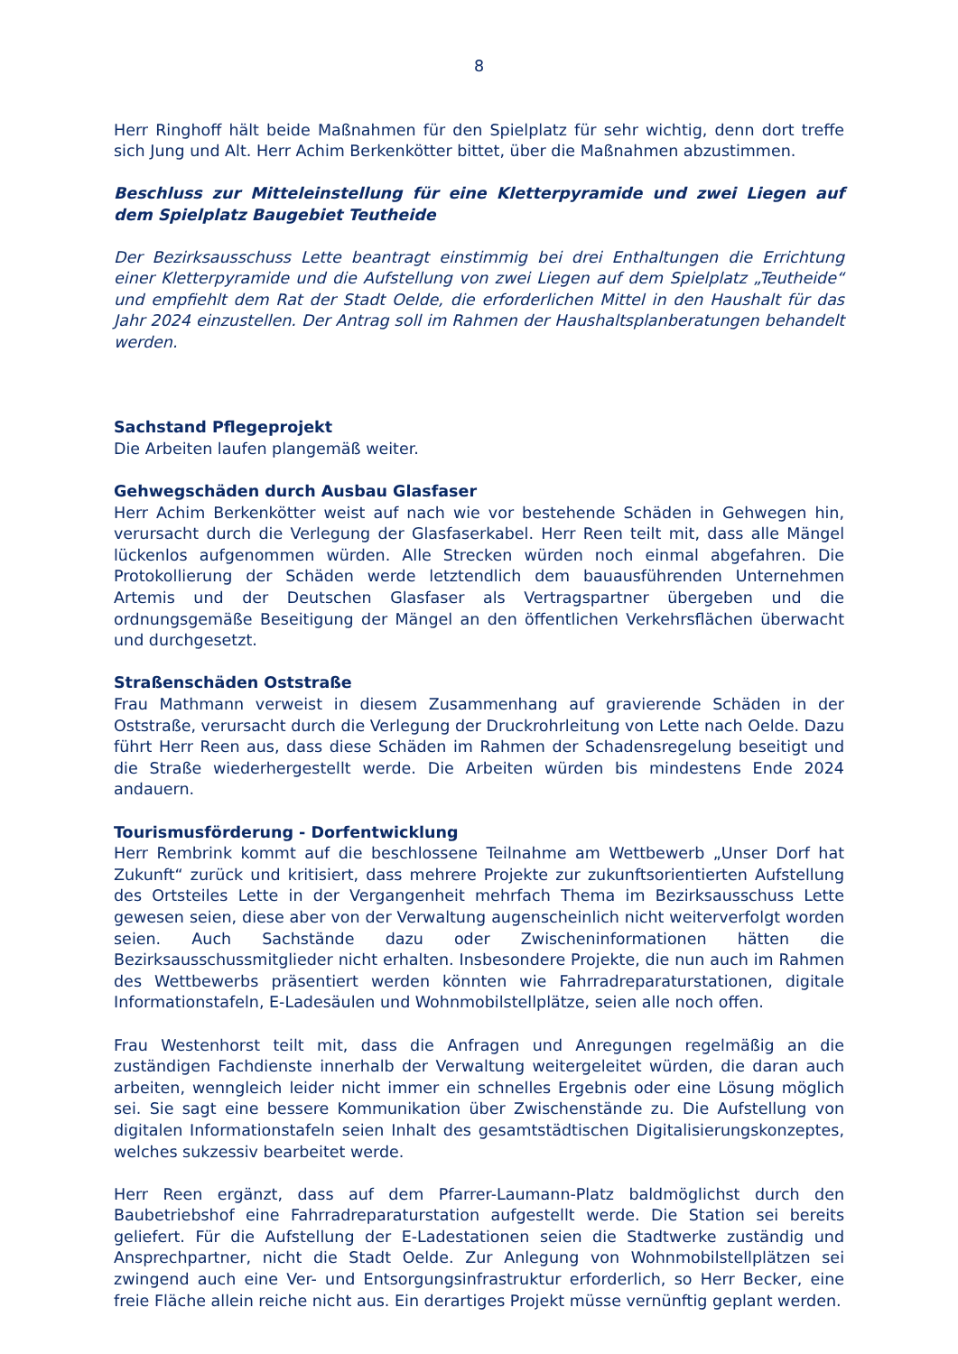8
Herr Ringhoff hält beide Maßnahmen für den Spielplatz für sehr wichtig, denn dort treffe sich Jung und Alt. Herr Achim Berkenkötter bittet, über die Maßnahmen abzustimmen.
Beschluss zur Mitteleinstellung für eine Kletterpyramide und zwei Liegen auf dem Spielplatz Baugebiet Teutheide
Der Bezirksausschuss Lette beantragt einstimmig bei drei Enthaltungen die Errichtung einer Kletterpyramide und die Aufstellung von zwei Liegen auf dem Spielplatz „Teutheide“ und empfiehlt dem Rat der Stadt Oelde, die erforderlichen Mittel in den Haushalt für das Jahr 2024 einzustellen. Der Antrag soll im Rahmen der Haushaltsplanberatungen behandelt werden.
Sachstand Pflegeprojekt
Die Arbeiten laufen plangemäß weiter.
Gehwegschäden durch Ausbau Glasfaser
Herr Achim Berkenkötter weist auf nach wie vor bestehende Schäden in Gehwegen hin, verursacht durch die Verlegung der Glasfaserkabel. Herr Reen teilt mit, dass alle Mängel lückenlos aufgenommen würden. Alle Strecken würden noch einmal abgefahren. Die Protokollierung der Schäden werde letztendlich dem bauausführenden Unternehmen Artemis und der Deutschen Glasfaser als Vertragspartner übergeben und die ordnungsgemäße Beseitigung der Mängel an den öffentlichen Verkehrsflächen überwacht und durchgesetzt.
Straßenschäden Oststraße
Frau Mathmann verweist in diesem Zusammenhang auf gravierende Schäden in der Oststraße, verursacht durch die Verlegung der Druckrohrleitung von Lette nach Oelde. Dazu führt Herr Reen aus, dass diese Schäden im Rahmen der Schadensregelung beseitigt und die Straße wiederhergestellt werde. Die Arbeiten würden bis mindestens Ende 2024 andauern.
Tourismusförderung - Dorfentwicklung
Herr Rembrink kommt auf die beschlossene Teilnahme am Wettbewerb „Unser Dorf hat Zukunft“ zurück und kritisiert, dass mehrere Projekte zur zukunftsorientierten Aufstellung des Ortsteiles Lette in der Vergangenheit mehrfach Thema im Bezirksausschuss Lette gewesen seien, diese aber von der Verwaltung augenscheinlich nicht weiterverfolgt worden seien. Auch Sachstände dazu oder Zwischeninformationen hätten die Bezirksausschussmitglieder nicht erhalten. Insbesondere Projekte, die nun auch im Rahmen des Wettbewerbs präsentiert werden könnten wie Fahrradreparaturstationen, digitale Informationstafeln, E-Ladesäulen und Wohnmobilstellplätze, seien alle noch offen.
Frau Westenhorst teilt mit, dass die Anfragen und Anregungen regelmäßig an die zuständigen Fachdienste innerhalb der Verwaltung weitergeleitet würden, die daran auch arbeiten, wenngleich leider nicht immer ein schnelles Ergebnis oder eine Lösung möglich sei. Sie sagt eine bessere Kommunikation über Zwischenstände zu. Die Aufstellung von digitalen Informationstafeln seien Inhalt des gesamtstädtischen Digitalisierungskonzeptes, welches sukzessiv bearbeitet werde.
Herr Reen ergänzt, dass auf dem Pfarrer-Laumann-Platz baldmöglichst durch den Baubetriebshof eine Fahrradreparaturstation aufgestellt werde. Die Station sei bereits geliefert. Für die Aufstellung der E-Ladestationen seien die Stadtwerke zuständig und Ansprechpartner, nicht die Stadt Oelde. Zur Anlegung von Wohnmobilstellplätzen sei zwingend auch eine Ver- und Entsorgungsinfrastruktur erforderlich, so Herr Becker, eine freie Fläche allein reiche nicht aus. Ein derartiges Projekt müsse vernünftig geplant werden.